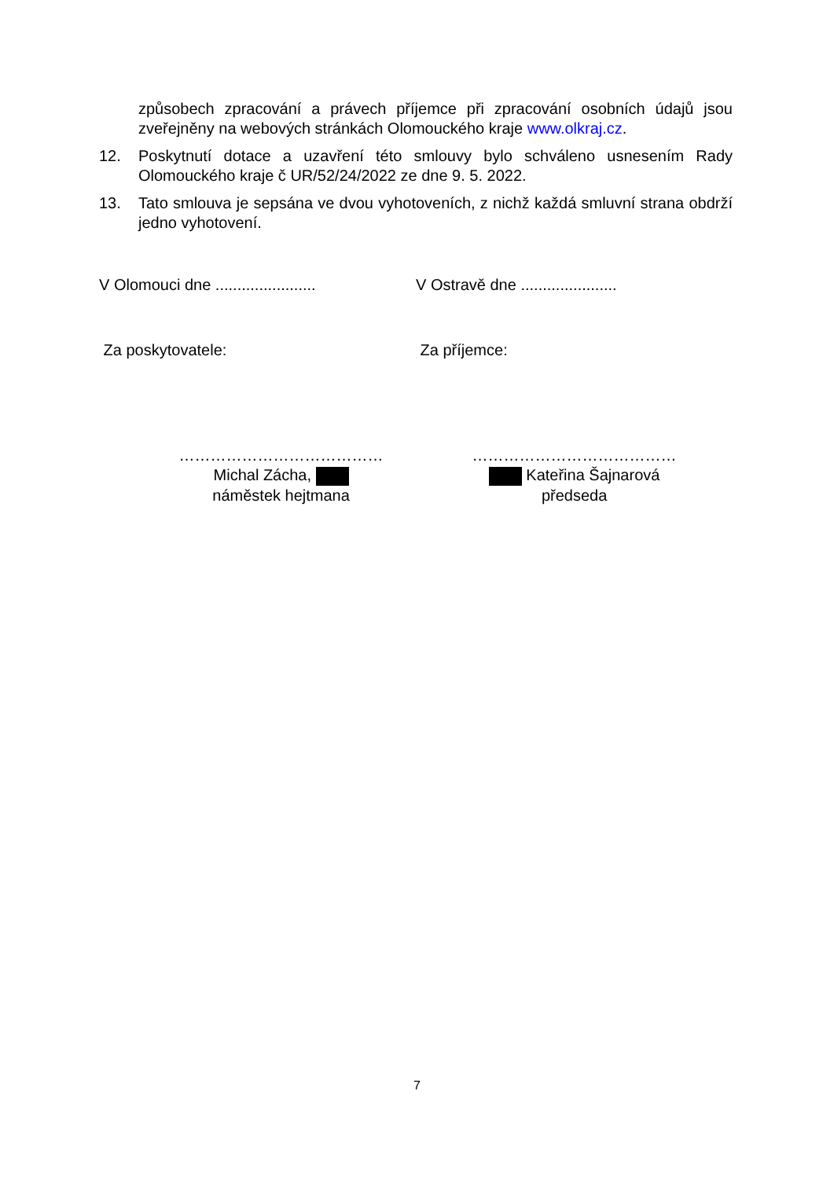způsobech zpracování a právech příjemce při zpracování osobních údajů jsou zveřejněny na webových stránkách Olomouckého kraje www.olkraj.cz.
12. Poskytnutí dotace a uzavření této smlouvy bylo schváleno usnesením Rady Olomouckého kraje č UR/52/24/2022 ze dne 9. 5. 2022.
13. Tato smlouva je sepsána ve dvou vyhotoveních, z nichž každá smluvní strana obdrží jedno vyhotovení.
V Olomouci dne .......................
V Ostravě dne ......................
Za poskytovatele: Za příjemce:
…………………………………
Michal Zácha,
náměstek hejtmana
…………………………………
Kateřina Šajnarová
předseda
7